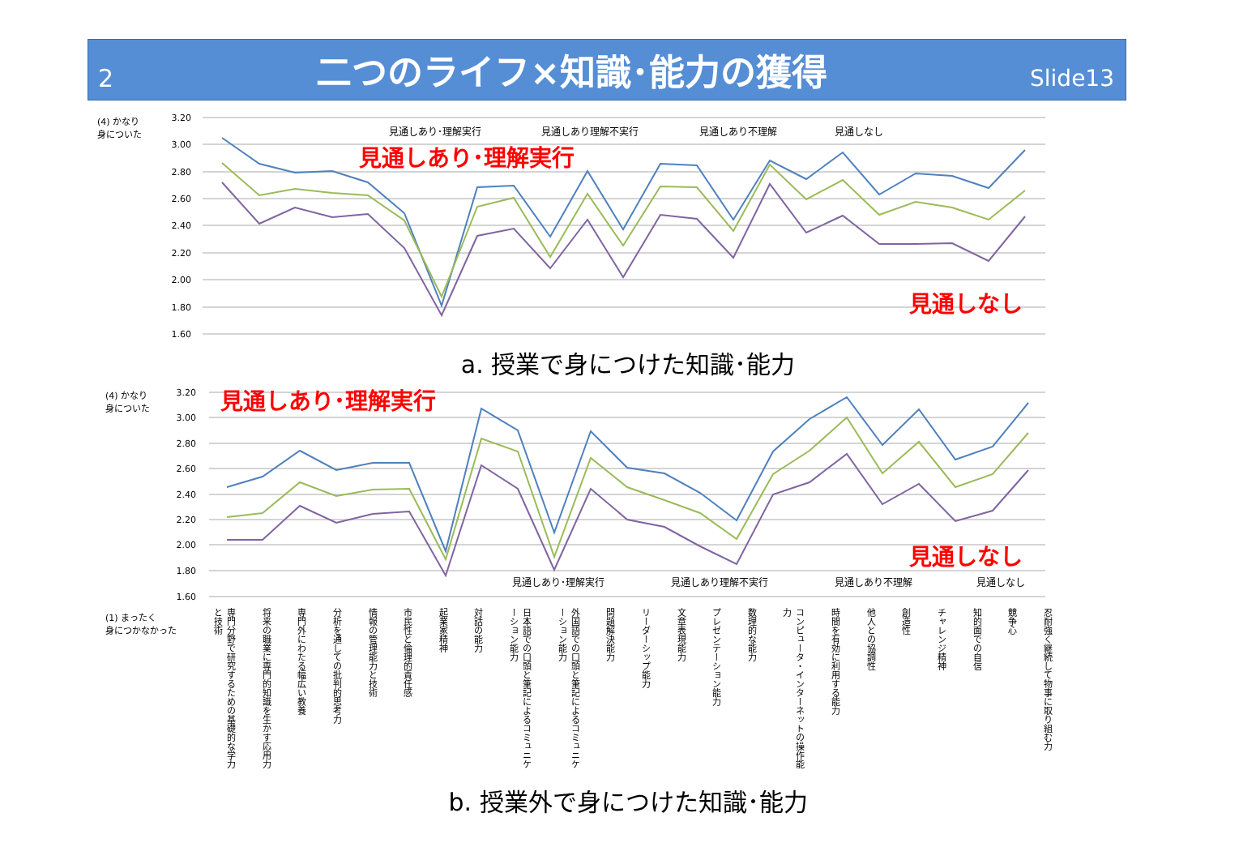2 二つのライフ×知識･能力の獲得 Slide13
(4) かなり
身についた
(4) かなり
身についた
(1) まったく
身につかなかった
3.20
3.00
2.80
2.60
2.40
2.20
2.00
1.80
1.60
3.20
3.00
2.80
2.60
2.40
2.20
2.00
1.80
1.60
見通しあり･理解実行
見通しあり理解不実行
見通しあり不理解
見通しなし
見通しあり･理解実行
見通しあり理解不実行
見通しあり不理解
見通しなし
見通しあり･理解実行
見通しなし
見通しあり･理解実行
見通しなし
a. 授業で身につけた知識･能力
専門分野で研究するための基礎的な学力と技術 将来の職業に専門的知識を生かす応用力 専門外にわたる幅広い教養 分析を通しての批判的思考力 情報の管理能力と技術 市民性と倫理的責任感 起業家精神 対話の能力 日本語での口頭と筆記によるコミュニケーション能力 外国語での口頭と筆記によるコミュニケーション能力 問題解決能力 リーダーシップ能力 文章表現能力 プレゼンテーション能力 数理的な能力 コンピュータ・インターネットの操作能力 時間を有効に利用する能力 他人との協調性 創造性 チャレンジ精神 知的面での自信 競争心 忍耐強く継続して物事に取り組む力
b. 授業外で身につけた知識･能力